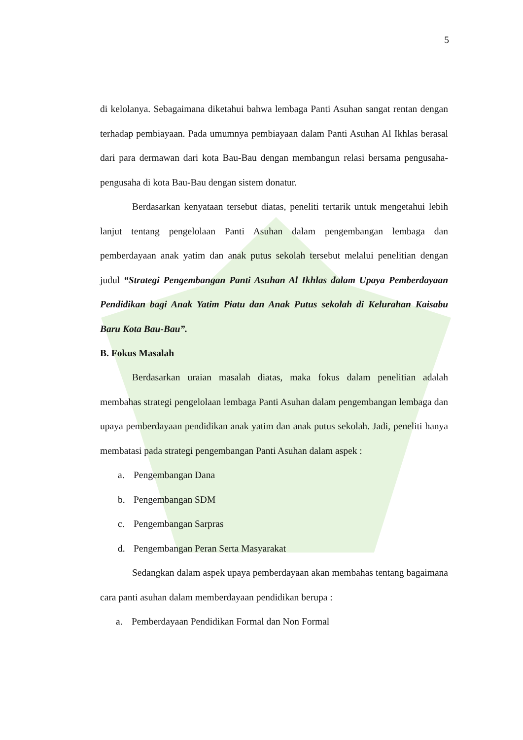5
di kelolanya. Sebagaimana diketahui bahwa lembaga Panti Asuhan sangat rentan dengan terhadap pembiayaan. Pada umumnya pembiayaan dalam Panti Asuhan Al Ikhlas berasal dari para dermawan dari kota Bau-Bau dengan membangun relasi bersama pengusaha-pengusaha di kota Bau-Bau dengan sistem donatur.
Berdasarkan kenyataan tersebut diatas, peneliti tertarik untuk mengetahui lebih lanjut tentang pengelolaan Panti Asuhan dalam pengembangan lembaga dan pemberdayaan anak yatim dan anak putus sekolah tersebut melalui penelitian dengan judul “Strategi Pengembangan Panti Asuhan Al Ikhlas dalam Upaya Pemberdayaan Pendidikan bagi Anak Yatim Piatu dan Anak Putus sekolah di Kelurahan Kaisabu Baru Kota Bau-Bau”.
B. Fokus Masalah
Berdasarkan uraian masalah diatas, maka fokus dalam penelitian adalah membahas strategi pengelolaan lembaga Panti Asuhan dalam pengembangan lembaga dan upaya pemberdayaan pendidikan anak yatim dan anak putus sekolah. Jadi, peneliti hanya membatasi pada strategi pengembangan Panti Asuhan dalam aspek :
a. Pengembangan Dana
b. Pengembangan SDM
c. Pengembangan Sarpras
d. Pengembangan Peran Serta Masyarakat
Sedangkan dalam aspek upaya pemberdayaan akan membahas tentang bagaimana cara panti asuhan dalam memberdayaan pendidikan berupa :
a. Pemberdayaan Pendidikan Formal dan Non Formal